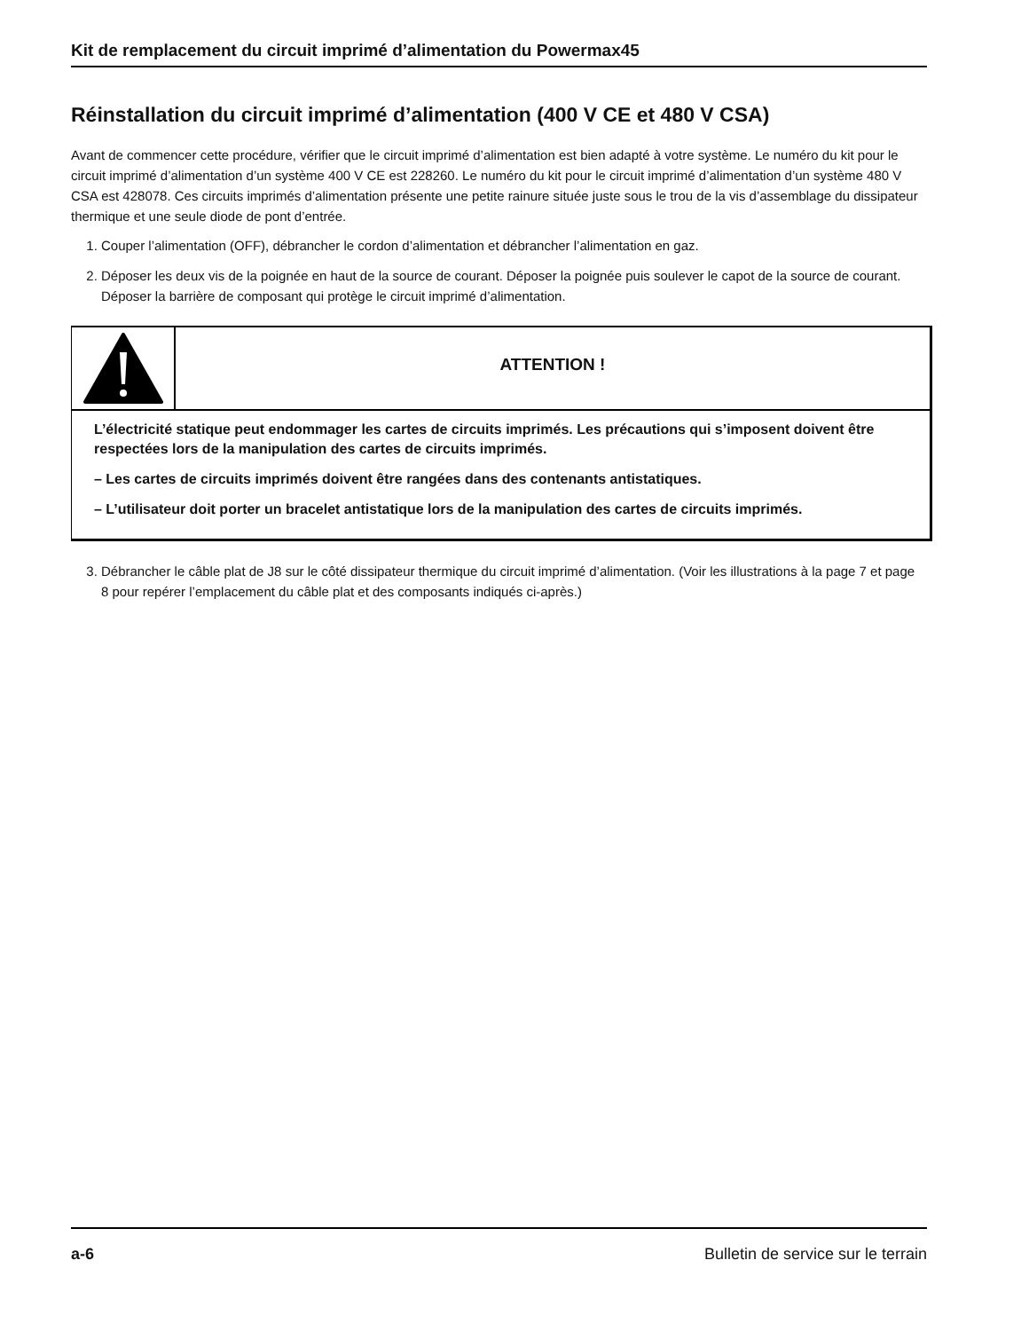Kit de remplacement du circuit imprimé d’alimentation du Powermax45
Réinstallation du circuit imprimé d’alimentation (400 V CE et 480 V CSA)
Avant de commencer cette procédure, vérifier que le circuit imprimé d’alimentation est bien adapté à votre système. Le numéro du kit pour le circuit imprimé d’alimentation d’un système 400 V CE est 228260. Le numéro du kit pour le circuit imprimé d’alimentation d’un système 480 V CSA est 428078. Ces circuits imprimés d’alimentation présente une petite rainure située juste sous le trou de la vis d’assemblage du dissipateur thermique et une seule diode de pont d’entrée.
1. Couper l’alimentation (OFF), débrancher le cordon d’alimentation et débrancher l’alimentation en gaz.
2. Déposer les deux vis de la poignée en haut de la source de courant. Déposer la poignée puis soulever le capot de la source de courant. Déposer la barrière de composant qui protège le circuit imprimé d’alimentation.
ATTENTION !
L’électricité statique peut endommager les cartes de circuits imprimés. Les précautions qui s’imposent doivent être respectées lors de la manipulation des cartes de circuits imprimés.
– Les cartes de circuits imprimés doivent être rangées dans des contenants antistatiques.
– L’utilisateur doit porter un bracelet antistatique lors de la manipulation des cartes de circuits imprimés.
3. Débrancher le câble plat de J8 sur le côté dissipateur thermique du circuit imprimé d’alimentation. (Voir les illustrations à la page 7 et page 8 pour repérer l’emplacement du câble plat et des composants indiqués ci-après.)
a-6 Bulletin de service sur le terrain